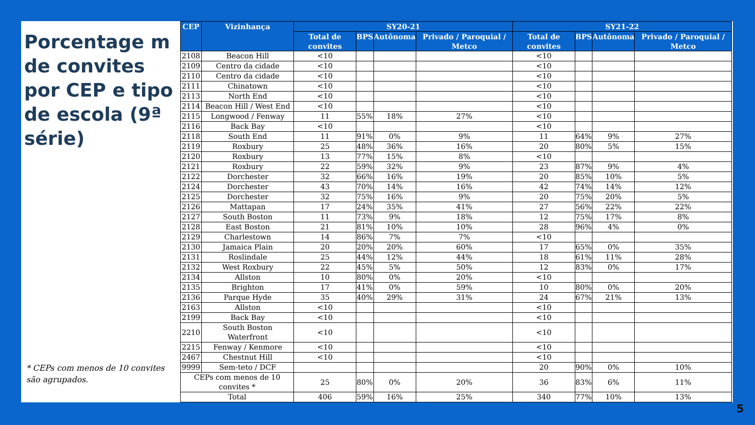Porcentage m de convites por CEP e tipo de escola (9ª série)
* CEPs com menos de 10 convites são agrupados.
| CEP | Vizinhança | SY20-21 | | | | SY21-22 | | | |
| --- | --- | --- | --- | --- | --- | --- | --- | --- | --- |
| | | Total de convites | BPS | Autônoma | Privado / Paroquial / Metco | Total de convites | BPS | Autônoma | Privado / Paroquial / Metco |
| 2108 | Beacon Hill | <10 | | | | <10 | | | |
| 2109 | Centro da cidade | <10 | | | | <10 | | | |
| 2110 | Centro da cidade | <10 | | | | <10 | | | |
| 2111 | Chinatown | <10 | | | | <10 | | | |
| 2113 | North End | <10 | | | | <10 | | | |
| 2114 | Beacon Hill / West End | <10 | | | | <10 | | | |
| 2115 | Longwood / Fenway | 11 | 55% | 18% | 27% | <10 | | | |
| 2116 | Back Bay | <10 | | | | <10 | | | |
| 2118 | South End | 11 | 91% | 0% | 9% | 11 | 64% | 9% | 27% |
| 2119 | Roxbury | 25 | 48% | 36% | 16% | 20 | 80% | 5% | 15% |
| 2120 | Roxbury | 13 | 77% | 15% | 8% | <10 | | | |
| 2121 | Roxbury | 22 | 59% | 32% | 9% | 23 | 87% | 9% | 4% |
| 2122 | Dorchester | 32 | 66% | 16% | 19% | 20 | 85% | 10% | 5% |
| 2124 | Dorchester | 43 | 70% | 14% | 16% | 42 | 74% | 14% | 12% |
| 2125 | Dorchester | 32 | 75% | 16% | 9% | 20 | 75% | 20% | 5% |
| 2126 | Mattapan | 17 | 24% | 35% | 41% | 27 | 56% | 22% | 22% |
| 2127 | South Boston | 11 | 73% | 9% | 18% | 12 | 75% | 17% | 8% |
| 2128 | East Boston | 21 | 81% | 10% | 10% | 28 | 96% | 4% | 0% |
| 2129 | Charlestown | 14 | 86% | 7% | 7% | <10 | | | |
| 2130 | Jamaica Plain | 20 | 20% | 20% | 60% | 17 | 65% | 0% | 35% |
| 2131 | Roslindale | 25 | 44% | 12% | 44% | 18 | 61% | 11% | 28% |
| 2132 | West Roxbury | 22 | 45% | 5% | 50% | 12 | 83% | 0% | 17% |
| 2134 | Allston | 10 | 80% | 0% | 20% | <10 | | | |
| 2135 | Brighton | 17 | 41% | 0% | 59% | 10 | 80% | 0% | 20% |
| 2136 | Parque Hyde | 35 | 40% | 29% | 31% | 24 | 67% | 21% | 13% |
| 2163 | Allston | <10 | | | | <10 | | | |
| 2199 | Back Bay | <10 | | | | <10 | | | |
| 2210 | South Boston Waterfront | <10 | | | | <10 | | | |
| 2215 | Fenway / Kenmore | <10 | | | | <10 | | | |
| 2467 | Chestnut Hill | <10 | | | | <10 | | | |
| 9999 | Sem-teto / DCF | | | | | 20 | 90% | 0% | 10% |
| CEPs com menos de 10 convites * | | 25 | 80% | 0% | 20% | 36 | 83% | 6% | 11% |
| Total | | 406 | 59% | 16% | 25% | 340 | 77% | 10% | 13% |
5